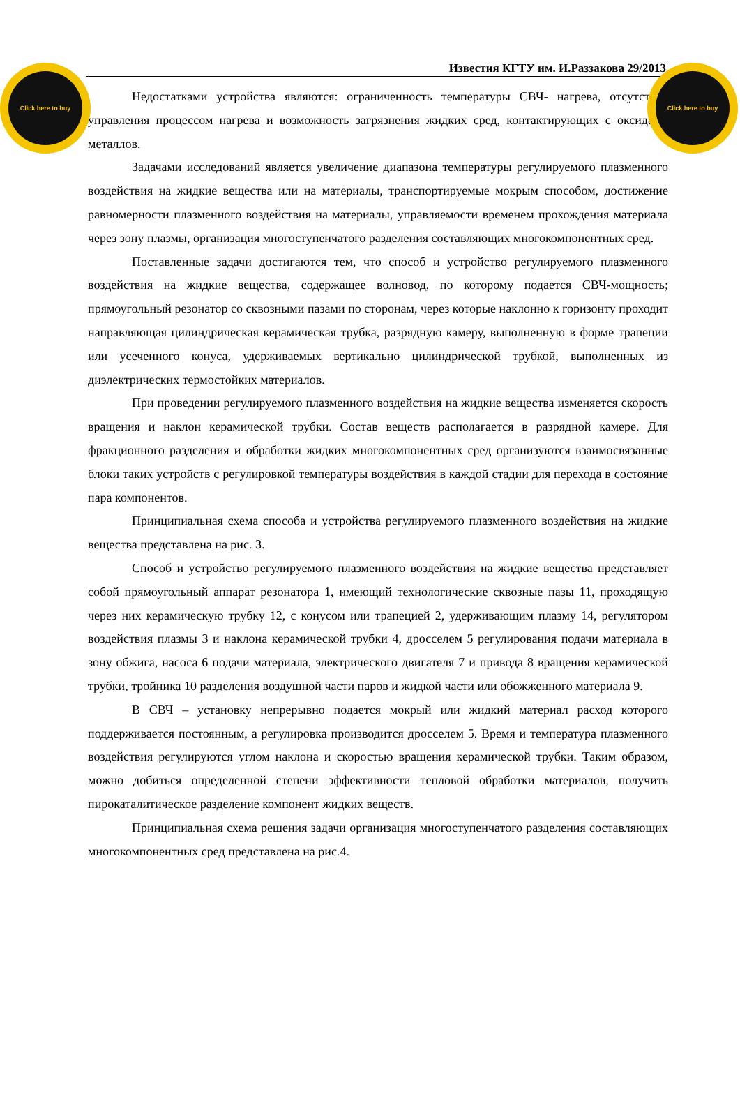Click here to buy
Click here to buy
Известия КГТУ им. И.Раззакова 29/2013
Недостатками устройства являются: ограниченность температуры СВЧ- нагрева, отсутствие управления процессом нагрева и возможность загрязнения жидких сред, контактирующих с оксидами металлов.
Задачами исследований является увеличение диапазона температуры регулируемого плазменного воздействия на жидкие вещества или на материалы, транспортируемые мокрым способом, достижение равномерности плазменного воздействия на материалы, управляемости временем прохождения материала через зону плазмы, организация многоступенчатого разделения составляющих многокомпонентных сред.
Поставленные задачи достигаются тем, что способ и устройство регулируемого плазменного воздействия на жидкие вещества, содержащее волновод, по которому подается СВЧ-мощность; прямоугольный резонатор со сквозными пазами по сторонам, через которые наклонно к горизонту проходит направляющая цилиндрическая керамическая трубка, разрядную камеру, выполненную в форме трапеции или усеченного конуса, удерживаемых вертикально цилиндрической трубкой, выполненных из диэлектрических термостойких материалов.
При проведении регулируемого плазменного воздействия на жидкие вещества изменяется скорость вращения и наклон керамической трубки. Состав веществ располагается в разрядной камере. Для фракционного разделения и обработки жидких многокомпонентных сред организуются взаимосвязанные блоки таких устройств с регулировкой температуры воздействия в каждой стадии для перехода в состояние пара компонентов.
Принципиальная схема способа и устройства регулируемого плазменного воздействия на жидкие вещества представлена на рис. 3.
Способ и устройство регулируемого плазменного воздействия на жидкие вещества представляет собой прямоугольный аппарат резонатора 1, имеющий технологические сквозные пазы 11, проходящую через них керамическую трубку 12, с конусом или трапецией 2, удерживающим плазму 14, регулятором воздействия плазмы 3 и наклона керамической трубки 4, дросселем 5 регулирования подачи материала в зону обжига, насоса 6 подачи материала, электрического двигателя 7 и привода 8 вращения керамической трубки, тройника 10 разделения воздушной части паров и жидкой части или обожженного материала 9.
В СВЧ – установку непрерывно подается мокрый или жидкий материал расход которого поддерживается постоянным, а регулировка производится дросселем 5. Время и температура плазменного воздействия регулируются углом наклона и скоростью вращения керамической трубки. Таким образом, можно добиться определенной степени эффективности тепловой обработки материалов, получить пирокаталитическое разделение компонент жидких веществ.
Принципиальная схема решения задачи организация многоступенчатого разделения составляющих многокомпонентных сред представлена на рис.4.